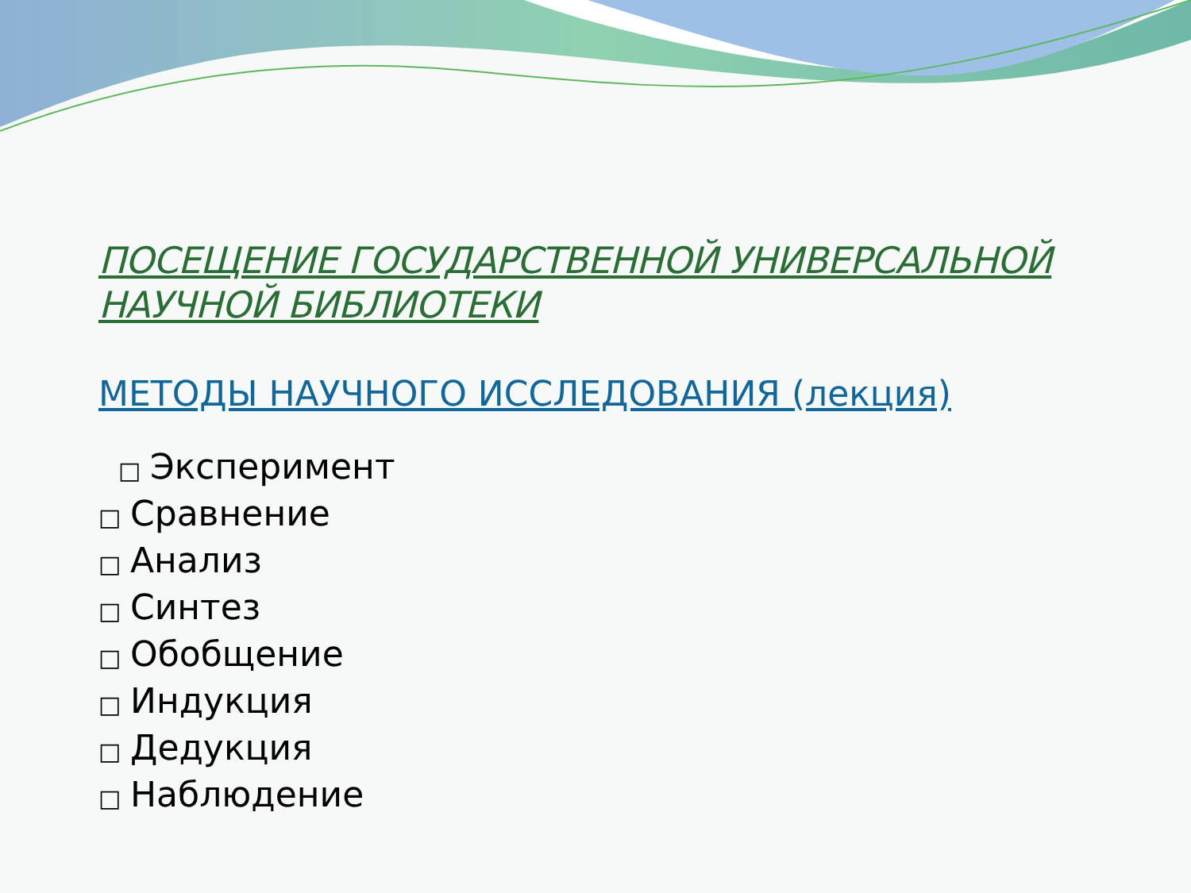ПОСЕЩЕНИЕ ГОСУДАРСТВЕННОЙ УНИВЕРСАЛЬНОЙ НАУЧНОЙ БИБЛИОТЕКИ
МЕТОДЫ НАУЧНОГО ИССЛЕДОВАНИЯ (лекция)
□ Эксперимент
□ Сравнение
□ Анализ
□ Синтез
□ Обобщение
□ Индукция
□ Дедукция
□ Наблюдение